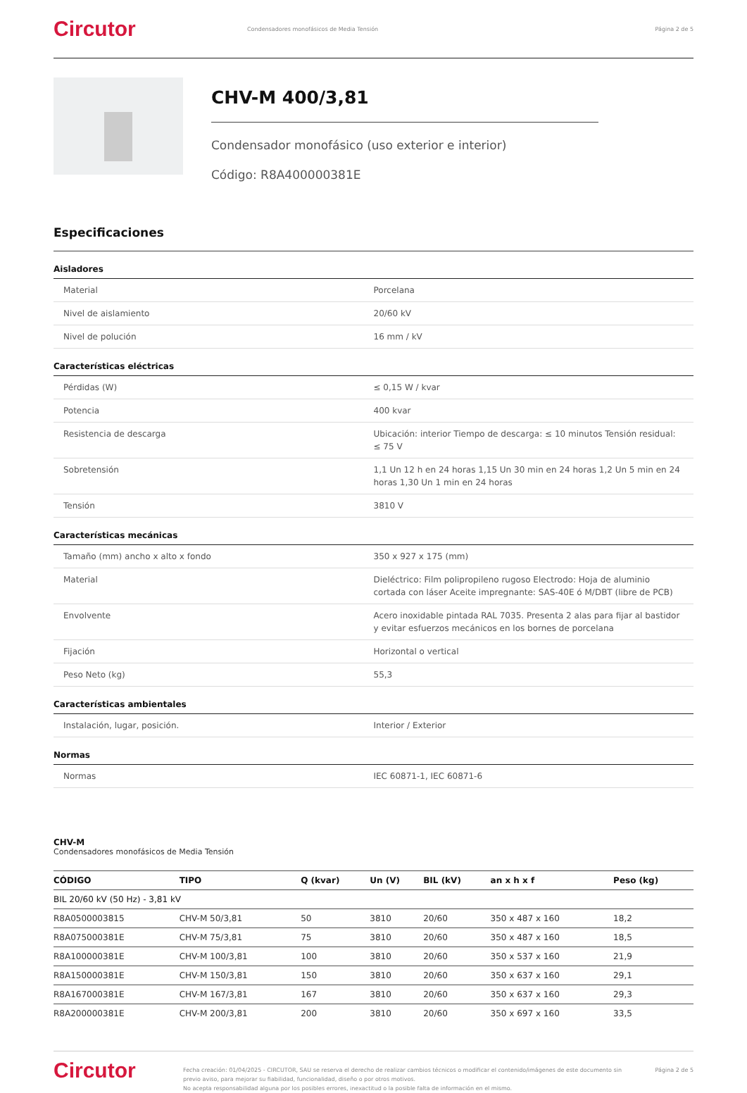Circutor
Condensadores monofásicos de Media Tensión
Página 2 de 5
CHV-M 400/3,81
Condensador monofásico (uso exterior e interior)
Código: R8A400000381E
Especificaciones
Aisladores
| Material | Porcelana |
| Nivel de aislamiento | 20/60 kV |
| Nivel de polución | 16 mm / kV |
Características eléctricas
| Pérdidas (W) | ≤ 0,15 W / kvar |
| Potencia | 400 kvar |
| Resistencia de descarga | Ubicación: interior Tiempo de descarga: ≤ 10 minutos Tensión residual: ≤ 75 V |
| Sobretensión | 1,1 Un 12 h en 24 horas 1,15 Un 30 min en 24 horas 1,2 Un 5 min en 24 horas 1,30 Un 1 min en 24 horas |
| Tensión | 3810 V |
Características mecánicas
| Tamaño (mm) ancho x alto x fondo | 350 x 927 x 175 (mm) |
| Material | Dieléctrico: Film polipropileno rugoso Electrodo: Hoja de aluminio cortada con láser Aceite impregnante: SAS-40E ó M/DBT (libre de PCB) |
| Envolvente | Acero inoxidable pintada RAL 7035. Presenta 2 alas para fijar al bastidor y evitar esfuerzos mecánicos en los bornes de porcelana |
| Fijación | Horizontal o vertical |
| Peso Neto (kg) | 55,3 |
Características ambientales
| Instalación, lugar, posición. | Interior / Exterior |
Normas
| Normas | IEC 60871-1, IEC 60871-6 |
CHV-M
Condensadores monofásicos de Media Tensión
| CÓDIGO | TIPO | Q (kvar) | Un (V) | BIL (kV) | an x h x f | Peso (kg) |
| --- | --- | --- | --- | --- | --- | --- |
| BIL 20/60 kV (50 Hz) - 3,81 kV | | | | | | |
| R8A0500003815 | CHV-M 50/3,81 | 50 | 3810 | 20/60 | 350 x 487 x 160 | 18,2 |
| R8A075000381E | CHV-M 75/3,81 | 75 | 3810 | 20/60 | 350 x 487 x 160 | 18,5 |
| R8A100000381E | CHV-M 100/3,81 | 100 | 3810 | 20/60 | 350 x 537 x 160 | 21,9 |
| R8A150000381E | CHV-M 150/3,81 | 150 | 3810 | 20/60 | 350 x 637 x 160 | 29,1 |
| R8A167000381E | CHV-M 167/3,81 | 167 | 3810 | 20/60 | 350 x 637 x 160 | 29,3 |
| R8A200000381E | CHV-M 200/3,81 | 200 | 3810 | 20/60 | 350 x 697 x 160 | 33,5 |
Circutor
Fecha creación: 01/04/2025 - CIRCUTOR, SAU se reserva el derecho de realizar cambios técnicos o modificar el contenido/imágenes de este documento sin previo aviso, para mejorar su fiabilidad, funcionalidad, diseño o por otros motivos.
No acepta responsabilidad alguna por los posibles errores, inexactitud o la posible falta de información en el mismo.
Página 2 de 5